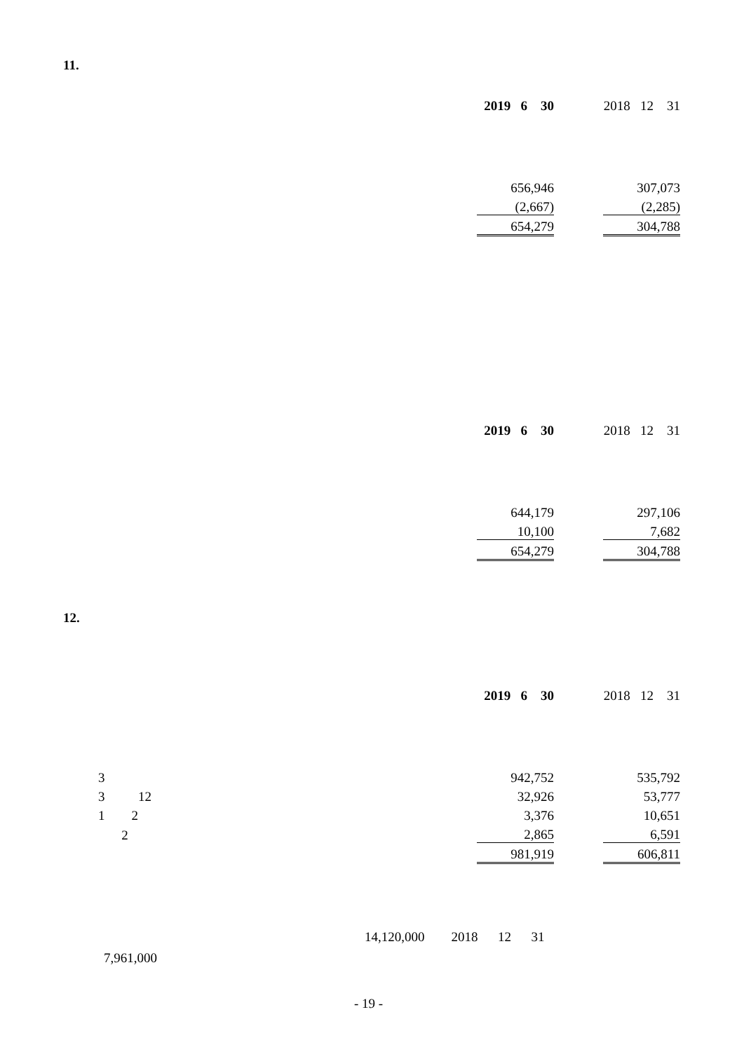11.
| | 2019 6 30 | | | 2018 12 31 |
| | | 656,946 | | 307,073 |
| | | (2,667) | | (2,285) |
| | | 654,279 | | 304,788 |
| | 2019 6 30 | | | 2018 12 31 |
| | | 644,179 | | 297,106 |
| | | 10,100 | | 7,682 |
| | | 654,279 | | 304,788 |
12.
| | 2019 6 30 | | | 2018 12 31 |
| 3 | | 942,752 | | 535,792 |
| 3 12 | | 32,926 | | 53,777 |
| 1 2 | | 3,376 | | 10,651 |
| 2 | | 2,865 | | 6,591 |
| | | 981,919 | | 606,811 |
14,120,000 2018 12 31
7,961,000
- 19 -